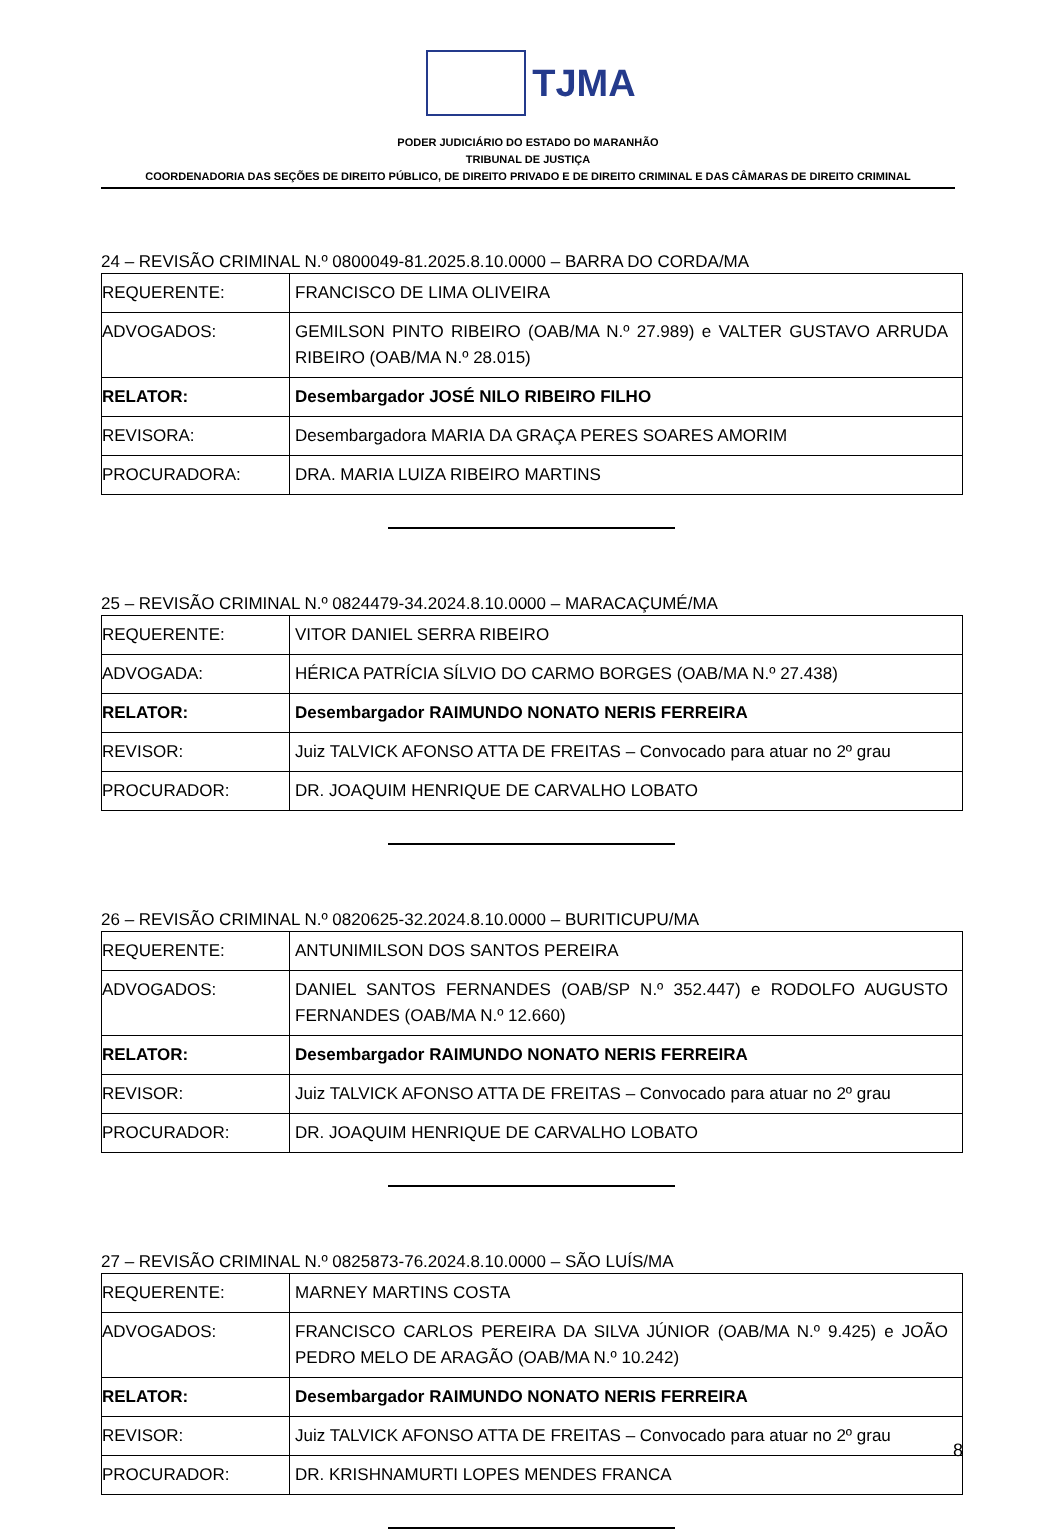TJMA
PODER JUDICIÁRIO DO ESTADO DO MARANHÃO
TRIBUNAL DE JUSTIÇA
COORDENADORIA DAS SEÇÕES DE DIREITO PÚBLICO, DE DIREITO PRIVADO E DE DIREITO CRIMINAL E DAS CÂMARAS DE DIREITO CRIMINAL
24 – REVISÃO CRIMINAL N.º 0800049-81.2025.8.10.0000 – BARRA DO CORDA/MA
| REQUERENTE: | FRANCISCO DE LIMA OLIVEIRA |
| ADVOGADOS: | GEMILSON PINTO RIBEIRO (OAB/MA N.º 27.989) e VALTER GUSTAVO ARRUDA RIBEIRO (OAB/MA N.º 28.015) |
| RELATOR: | Desembargador JOSÉ NILO RIBEIRO FILHO |
| REVISORA: | Desembargadora MARIA DA GRAÇA PERES SOARES AMORIM |
| PROCURADORA: | DRA. MARIA LUIZA RIBEIRO MARTINS |
25 – REVISÃO CRIMINAL N.º 0824479-34.2024.8.10.0000 – MARACAÇUMÉ/MA
| REQUERENTE: | VITOR DANIEL SERRA RIBEIRO |
| ADVOGADA: | HÉRICA PATRÍCIA SÍLVIO DO CARMO BORGES (OAB/MA N.º 27.438) |
| RELATOR: | Desembargador RAIMUNDO NONATO NERIS FERREIRA |
| REVISOR: | Juiz TALVICK AFONSO ATTA DE FREITAS – Convocado para atuar no 2º grau |
| PROCURADOR: | DR. JOAQUIM HENRIQUE DE CARVALHO LOBATO |
26 – REVISÃO CRIMINAL N.º 0820625-32.2024.8.10.0000 – BURITICUPU/MA
| REQUERENTE: | ANTUNIMILSON DOS SANTOS PEREIRA |
| ADVOGADOS: | DANIEL SANTOS FERNANDES (OAB/SP N.º 352.447) e RODOLFO AUGUSTO FERNANDES (OAB/MA N.º 12.660) |
| RELATOR: | Desembargador RAIMUNDO NONATO NERIS FERREIRA |
| REVISOR: | Juiz TALVICK AFONSO ATTA DE FREITAS – Convocado para atuar no 2º grau |
| PROCURADOR: | DR. JOAQUIM HENRIQUE DE CARVALHO LOBATO |
27 – REVISÃO CRIMINAL N.º 0825873-76.2024.8.10.0000 – SÃO LUÍS/MA
| REQUERENTE: | MARNEY MARTINS COSTA |
| ADVOGADOS: | FRANCISCO CARLOS PEREIRA DA SILVA JÚNIOR (OAB/MA N.º 9.425) e JOÃO PEDRO MELO DE ARAGÃO (OAB/MA N.º 10.242) |
| RELATOR: | Desembargador RAIMUNDO NONATO NERIS FERREIRA |
| REVISOR: | Juiz TALVICK AFONSO ATTA DE FREITAS – Convocado para atuar no 2º grau |
| PROCURADOR: | DR. KRISHNAMURTI LOPES MENDES FRANCA |
8